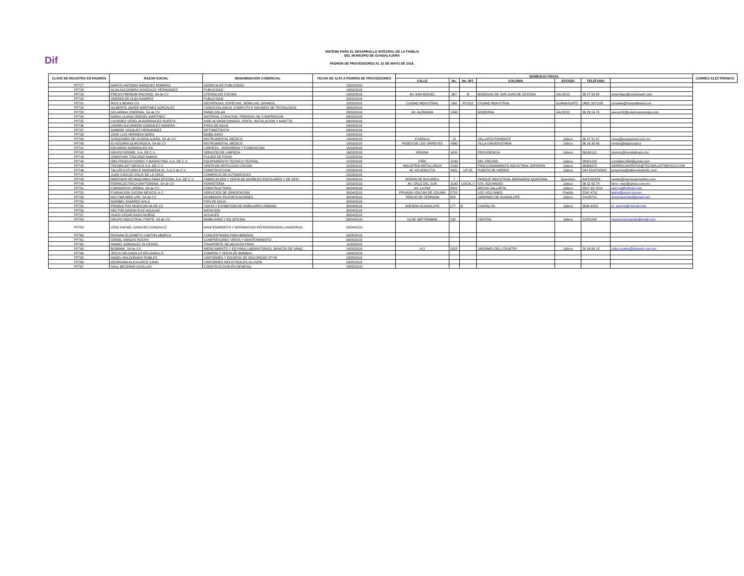Dif
SISTEMA PARA EL DESARROLLO INTEGRAL DE LA FAMILIA
DEL MUNICIPIO DE GUADALAJARA
PADRÓN DE PROVEEDORES AL 31 DE MAYO DE 2018.
| CLAVE DE REGISTRO EN PADRÓN | RAZON SOCIAL | DENOMINACIÓN COMERCIAL | FECHA DE ALTA A PADRÓN DE PROVEEDORES | DOMICILIO FISCAL | | | | | | | CORREO ELECTRÓNICO |
| --- | --- | --- | --- | --- | --- | --- | --- | --- | --- | --- | --- |
| | | | | CALLE | No. | No. INT. | COLONIA | ESTADO | TELEFONO | | |
| PP727 | MARCO ANTONIO MARQUEZ ROMERO | AGENCIA DE PUBLICIDAD | 19/02/2018 | | | | | | | | |
| PP728 | ALDA ALEJANDRA GONZALEZ HERNANDEZ | PUBLICIDAD | 19/02/2018 | | | | | | | | |
| PP729 | FRESH PREMIUM PACKING, SA de CV | UTENSILIOS COCINA | 19/02/2018 | AV. SAN MIGUEL | 367 | B | BODEGAS DE SAN JUAN DE OCOTAN | JALISCO | 36 27 64 88 | smanrique@cuissineart.com | |
| PP730 | ANDREA DE ALBA RAMIREZ | PUBLICIDAD | 20/02/2018 | | | | | | | | |
| PP731 | RICE & BEANS CO | DESPENSAS, ESPECIAS, SEMILLAS, GRANOS, | 22/02/2018 | CIUDAD INDUSTRIAL | 000 | PCG12 | CIUDAD INDUSTRIAL | GUANAJUATO | (462) 1671108 | crosales@riceandbeans.mx | |
| PP732 | GILBERTO JAVIER MARTINEZ GONZALEZ | VIDEOVIGILANCIA ,COMPUTO E INSUMOS DE TECNOLOGIA | 26/02/2018 | | | | | | | | |
| PP733 | SOLARMAX ENERGIA, SA de CV | PANELSOLAR | 28/02/2018 | AV. ALEMANIA | 1340 | | MODERNA | JALISCO | 36 29 04 76 | asesor02@solarmaxenergia.com | |
| PP734 | MARIA LILIANA OREGEL MARTINEZ | MATERIAL CURACION, PRENDAS DE COMPRESION | 06/03/2018 | | | | | | | | |
| PP735 | LOURDES VEDELJA RODRIGUEZ HUERTA | AIRE ACONDICIONADO, VENTA, INSTALACION Y MANTTO | 06/03/2018 | | | | | | | | |
| PP736 | JAZMIN ALEJANDRA GONZALEZ MADERA | PIPAS DE AGUA | 09/03/2018 | | | | | | | | |
| PP737 | GABRIEL VAZQUEZ HERNANDEZ | OPTOMETRISTA | 09/03/2018 | | | | | | | | |
| PP738 | JOSE LUIS HERRERA MORA | MOBILIARIO | 14/03/2018 | | | | | | | | |
| PP739 | SUEQUIMED DE GUADALAJARA, SA de CV | INSTRUMENTAL MEDICO | 14/03/2018 | CHAPALA | 12 | | VALLARTA PONIENTE | Jalisco | 36 47 21 47 | rossy@suequimed.com.mx | |
| PP740 | ID ASSORIA QUIRURGICA, SA de CV | INSTRUMENTAL MEDICO | 15/03/2018 | PASEO DE LOS VIRREYES | 4360 | | VILLA UNIVERSITARIA | Jalisco | 36 16 30 56 | ventas@idquirurgica | |
| PP741 | EDUARDO DOMINGUEZ GIL | LIMPIEZA , JARDINERIA Y FUMIGACION | 15/03/2018 | | | | | | | | |
| PP742 | GRUPO RODME, S.A. DE C.V. | SERVICIO DE LIMPIEZA | 16/03/2018 | REGINA | 1631 | | PROVIDENCIA | Jalisco | 36165112 | sramos@mundolimpio.mx | |
| PP743 | JONATHAN TOSCANO RAMOS | PULIDO DE PISOS | 21/03/2018 | | | | | | | | |
| PP744 | OBS PRODUCCIONES Y MARKETING, S.A. DE C.V. | EQUIPAMIENTO TECNICO TEATRAL | 21/03/2018 | PIÑA | 1539 | | DEL FRESNO | Jalisco | 38261232 | contablers564@gmail.com | |
| PP745 | TECNIPLAST MEXICO S.A. DE C.V. | VENTA DE ARTICULOS COCINA | 22/03/2018 | INDUSTRIA METALURGIA | 2169 | | FRACCIONAMIENTO INDUSTRIAL ZAPOPAN | Jalisco | 36366970 | GERENCIAVENTAS@TECNIPLASTMEXICO.COM | |
| PP746 | TALLER ESTUDIO E INGENIERIA 91, S.A.S de C.V. | CONSTRUCCION | 22/03/2018 | AV. ACUEDUCTO | 4851 | UP-92 | PUERTA DE HIERRO | Jalisco | 044 3319742682 | proyectos@tallerestudio91.com | |
| PP747 | JUAN CARLOS SOLIS DE LA CRUZ | COMERCIO DE AUTOMOVILES | 22/03/2018 | | | | | | | | |
| PP748 | MERCADO DE MAQUINAS PARA OFICINA, S.A. DE C.V. | FABRICACION Y VENTA DE MUEBLES ESCOLARES Y DE OFIC | 22/03/2018 | MISION DE BUCARELI | 7 | | PARQUE INDUSTRIAL BERNARDO QUINTANA | Querétaro | 4421892953 | ventas@memosamuebles.com | |
| PP749 | FERRELECTRICA MAYTORENA, SA de CV | FERRETERIA | 22/03/2018 | AV. CRUZ DEL SUR | 3192 | LOCAL 2 | STA. EDUWIGES | Jalisco | 36 31 63 78 | ferre_may@yahoo.com.mx | |
| PP751 | CONSORCIO UREBIA, SA de CV | CONSTRUCTORA | 30/04/2018 | AV. LA PAZ | 2591 | | ARCOS VALLARTA | Jalisco | 3317-32-7019 | owrn-4@hotmail.com | |
| PP752 | FUNDACION JUCONI MEXICO, A.C. | SERVICIOS DE ORIENTACION | 30/04/2018 | PRIVADA VOLCAN DE COLIMA | 2720 | | LOS VOLCANES | Puebla | 2242 4711 | gelos@juconi.org.mx | |
| PP753 | ACCYMA NEW LIFE, SA de CV | ACABADOS EN EDIFICACIONES | 30/04/2018 | TERCIO DE CERRADA | 923 | | JARDINES DE GUADALUPE | Jalisco | 24108721 | accymaventas@gmail.com | |
| PP754 | MARIBEL RAMIREZ AVILA | PIPA DE AGUA | 30/04/2018 | | | | | | | | |
| PP755 | PRODUCTOS MUEICON SA DE CV | VENTA Y EXHIBICION DE MOBILIARIO URBANO | 30/04/2018 | AVENIDA GUADALUPE | 177 | B | CHAPALITA | Jalisco | 3656-6053 | el_aarone@hotmail.com | |
| PP756 | HECTOR AARON RUIZ AGUILAR | NATACION | 30/04/2018 | | | | | | | | |
| PP757 | HUGO CESAR RAZO MUÑOZ | ACUAUFE | 30/04/2018 | | | | | | | | |
| PP758 | GRUPO INDUSTRIAL FORTE, SA de CV | MOBILIARIO Y EQ OFICINA | 30/04/2018 | 16 DE SEPTIEMBRE | 138 | | CENTRO | Jalisco | 31331842 | reparacionurgente@gmail.com | |
| PP759 | JOSE RAFAEL SANCHEZ GONZALEZ | MANTENIMIENTO Y REPARACION REFRIGERADOR,LAVADORAS | 30/04/2018 | | | | | | | | |
| PP760 | ROXANA ELIZABETH CANTON ABARCA | CONCENTRADO PARA BEBIDAS | 02/05/2018 | | | | | | | | |
| PP761 | ISRAEL VARGAS ROCHA | COMPRESORES VENTA Y MANTENIMIENTO | 08/05/2018 | | | | | | | | |
| PP762 | ISMAEL GONZALEZ OLIVEROS | TRASPORTE DE AGUA EN PIPAS | 11/05/2018 | | | | | | | | |
| PP763 | BIOBANK, SA de CV | MEDICAMENTO Y EQ PARA LABORATORIOS, BANCOS DE SANG | 14/05/2018 | A-2 | 1818 | | JARDINES DEL COUNTRY | Jalisco | 20 16 66 18 | zoila.rosales@biobank.com.mx | |
| PP764 | JESUS DELGADILLO DELGADILLO | COMPRA Y VENTA DE BOMBAS | 14/05/2018 | | | | | | | | |
| PP765 | ANGEL MALDONADO ROBLES | UNIFORMES Y EQUIPOS DE SEGURIDAD STYM | 23/05/2018 | | | | | | | | |
| PP766 | GEORGINA ALICIA ARCE CANO | UNIFORMES INDUSTRIALES ALLISON | 23/05/2018 | | | | | | | | |
| PP767 | SAUL BECERRA CASILLAS | CONSTRUCCION EN GENERAL | 23/05/2018 | | | | | | | | |